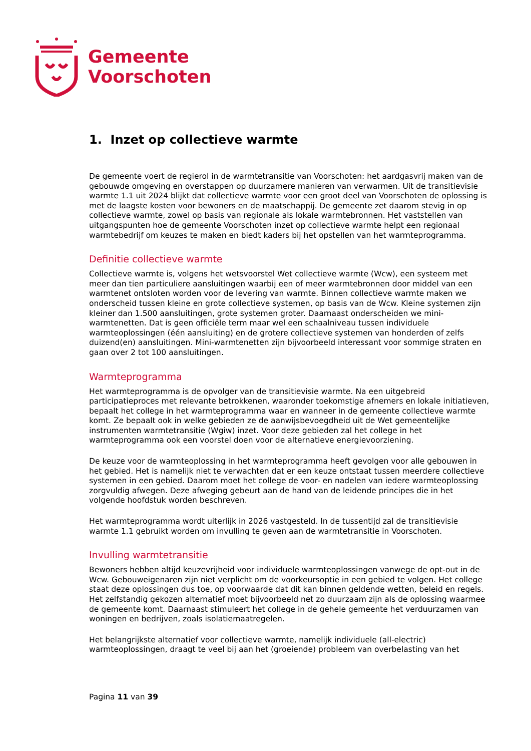Gemeente
Voorschoten
1. Inzet op collectieve warmte
De gemeente voert de regierol in de warmtetransitie van Voorschoten: het aardgasvrij maken van de gebouwde omgeving en overstappen op duurzamere manieren van verwarmen. Uit de transitievisie warmte 1.1 uit 2024 blijkt dat collectieve warmte voor een groot deel van Voorschoten de oplossing is met de laagste kosten voor bewoners en de maatschappij. De gemeente zet daarom stevig in op collectieve warmte, zowel op basis van regionale als lokale warmtebronnen. Het vaststellen van uitgangspunten hoe de gemeente Voorschoten inzet op collectieve warmte helpt een regionaal warmtebedrijf om keuzes te maken en biedt kaders bij het opstellen van het warmteprogramma.
Definitie collectieve warmte
Collectieve warmte is, volgens het wetsvoorstel Wet collectieve warmte (Wcw), een systeem met meer dan tien particuliere aansluitingen waarbij een of meer warmtebronnen door middel van een warmtenet ontsloten worden voor de levering van warmte. Binnen collectieve warmte maken we onderscheid tussen kleine en grote collectieve systemen, op basis van de Wcw. Kleine systemen zijn kleiner dan 1.500 aansluitingen, grote systemen groter. Daarnaast onderscheiden we mini-warmtenetten. Dat is geen officiële term maar wel een schaalniveau tussen individuele warmteoplossingen (één aansluiting) en de grotere collectieve systemen van honderden of zelfs duizend(en) aansluitingen. Mini-warmtenetten zijn bijvoorbeeld interessant voor sommige straten en gaan over 2 tot 100 aansluitingen.
Warmteprogramma
Het warmteprogramma is de opvolger van de transitievisie warmte. Na een uitgebreid participatieproces met relevante betrokkenen, waaronder toekomstige afnemers en lokale initiatieven, bepaalt het college in het warmteprogramma waar en wanneer in de gemeente collectieve warmte komt. Ze bepaalt ook in welke gebieden ze de aanwijsbevoegdheid uit de Wet gemeentelijke instrumenten warmtetransitie (Wgiw) inzet. Voor deze gebieden zal het college in het warmteprogramma ook een voorstel doen voor de alternatieve energievoorziening.
De keuze voor de warmteoplossing in het warmteprogramma heeft gevolgen voor alle gebouwen in het gebied. Het is namelijk niet te verwachten dat er een keuze ontstaat tussen meerdere collectieve systemen in een gebied. Daarom moet het college de voor- en nadelen van iedere warmteoplossing zorgvuldig afwegen. Deze afweging gebeurt aan de hand van de leidende principes die in het volgende hoofdstuk worden beschreven.
Het warmteprogramma wordt uiterlijk in 2026 vastgesteld. In de tussentijd zal de transitievisie warmte 1.1 gebruikt worden om invulling te geven aan de warmtetransitie in Voorschoten.
Invulling warmtetransitie
Bewoners hebben altijd keuzevrijheid voor individuele warmteoplossingen vanwege de opt-out in de Wcw. Gebouweigenaren zijn niet verplicht om de voorkeursoptie in een gebied te volgen. Het college staat deze oplossingen dus toe, op voorwaarde dat dit kan binnen geldende wetten, beleid en regels. Het zelfstandig gekozen alternatief moet bijvoorbeeld net zo duurzaam zijn als de oplossing waarmee de gemeente komt. Daarnaast stimuleert het college in de gehele gemeente het verduurzamen van woningen en bedrijven, zoals isolatiemaatregelen.
Het belangrijkste alternatief voor collectieve warmte, namelijk individuele (all-electric) warmteoplossingen, draagt te veel bij aan het (groeiende) probleem van overbelasting van het
Pagina 11 van 39